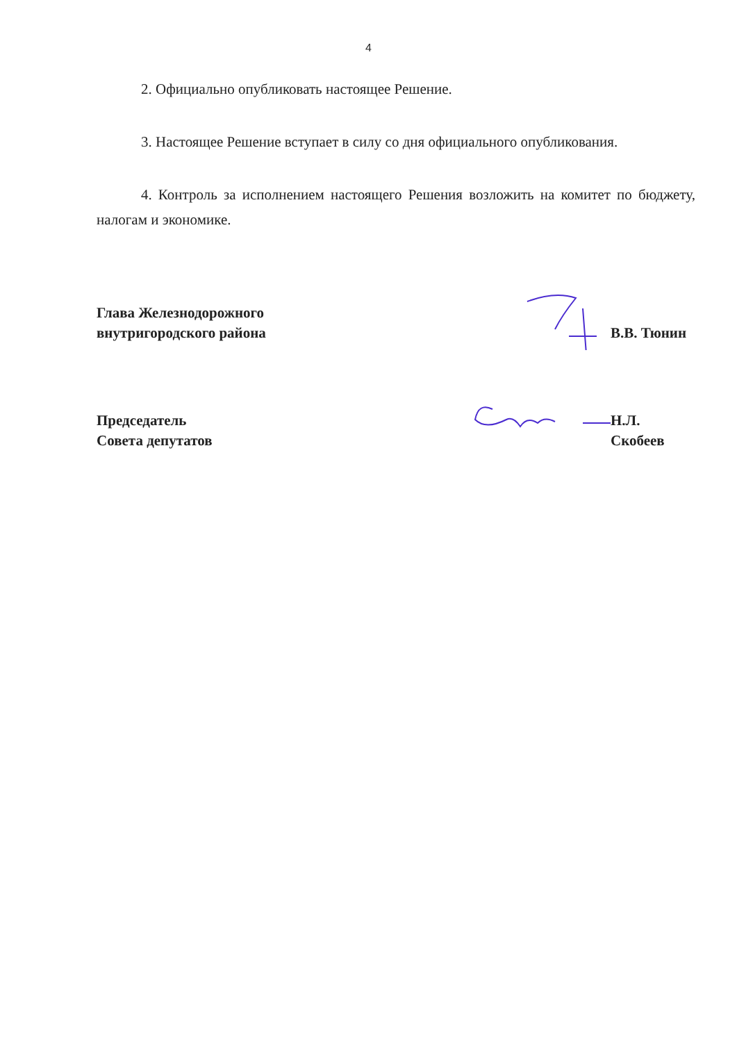4
2. Официально опубликовать настоящее Решение.
3. Настоящее Решение вступает в силу со дня официального опубликования.
4. Контроль за исполнением настоящего Решения возложить на комитет по бюджету, налогам и экономике.
Глава Железнодорожного
внутригородского района
В.В. Тюнин
Председатель
Совета депутатов
Н.Л. Скобеев